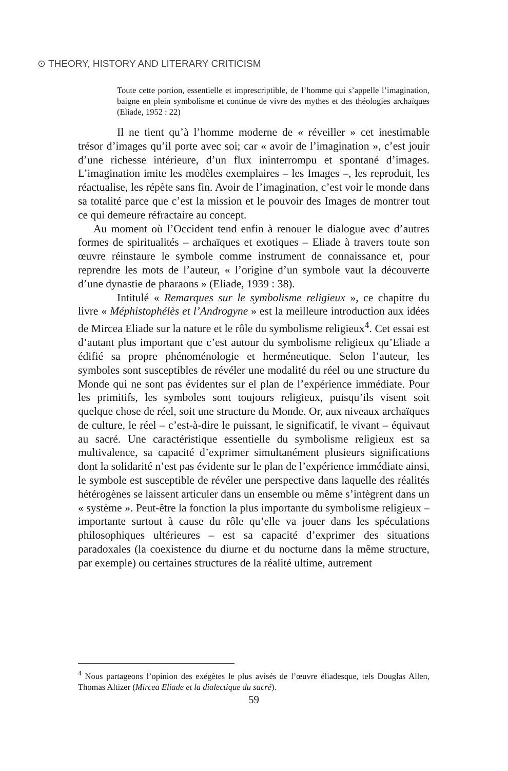⊙ THEORY, HISTORY AND LITERARY CRITICISM
Toute cette portion, essentielle et imprescriptible, de l’homme qui s’appelle l’imagination, baigne en plein symbolisme et continue de vivre des mythes et des théologies archaïques (Eliade, 1952 : 22)
Il ne tient qu’à l’homme moderne de « réveiller » cet inestimable trésor d’images qu’il porte avec soi; car « avoir de l’imagination », c’est jouir d’une richesse intérieure, d’un flux ininterrompu et spontané d’images. L’imagination imite les modèles exemplaires – les Images –, les reproduit, les réactualise, les répète sans fin. Avoir de l’imagination, c’est voir le monde dans sa totalité parce que c’est la mission et le pouvoir des Images de montrer tout ce qui demeure réfractaire au concept.
Au moment où l’Occident tend enfin à renouer le dialogue avec d’autres formes de spiritualités – archaïques et exotiques – Eliade à travers toute son œuvre réinstaure le symbole comme instrument de connaissance et, pour reprendre les mots de l’auteur, « l’origine d’un symbole vaut la découverte d’une dynastie de pharaons » (Eliade, 1939 : 38).
Intitulé « Remarques sur le symbolisme religieux », ce chapitre du livre « Méphistophélès et l’Androgyne » est la meilleure introduction aux idées de Mircea Eliade sur la nature et le rôle du symbolisme religieux<sup>4</sup>. Cet essai est d’autant plus important que c’est autour du symbolisme religieux qu’Eliade a édifié sa propre phénoménologie et herméneutique. Selon l’auteur, les symboles sont susceptibles de révéler une modalité du réel ou une structure du Monde qui ne sont pas évidentes sur el plan de l’expérience immédiate. Pour les primitifs, les symboles sont toujours religieux, puisqu’ils visent soit quelque chose de réel, soit une structure du Monde. Or, aux niveaux archaïques de culture, le réel – c’est-à-dire le puissant, le significatif, le vivant – équivaut au sacré. Une caractéristique essentielle du symbolisme religieux est sa multivalence, sa capacité d’exprimer simultanément plusieurs significations dont la solidarité n’est pas évidente sur le plan de l’expérience immédiate ainsi, le symbole est susceptible de révéler une perspective dans laquelle des réalités hétérogènes se laissent articuler dans un ensemble ou même s’intègrent dans un « système ». Peut-être la fonction la plus importante du symbolisme religieux – importante surtout à cause du rôle qu’elle va jouer dans les spéculations philosophiques ultérieures – est sa capacité d’exprimer des situations paradoxales (la coexistence du diurne et du nocturne dans la même structure, par exemple) ou certaines structures de la réalité ultime, autrement
<sup>4</sup> Nous partageons l’opinion des exégètes le plus avisés de l’œuvre éliadesque, tels Douglas Allen, Thomas Altizer (Mircea Eliade et la dialectique du sacré).
59